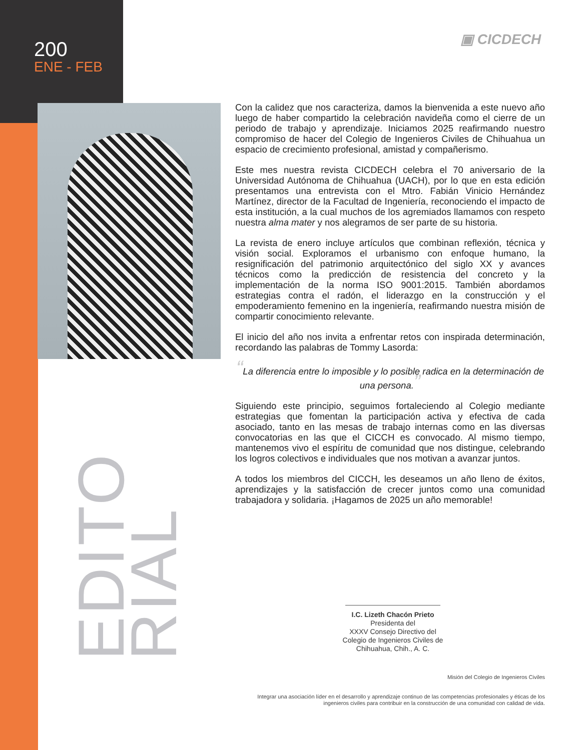200
ENE - FEB
▣ CICDECH
EDITO
RIAL
Con la calidez que nos caracteriza, damos la bienvenida a este nuevo año luego de haber compartido la celebración navideña como el cierre de un periodo de trabajo y aprendizaje. Iniciamos 2025 reafirmando nuestro compromiso de hacer del Colegio de Ingenieros Civiles de Chihuahua un espacio de crecimiento profesional, amistad y compañerismo.
Este mes nuestra revista CICDECH celebra el 70 aniversario de la Universidad Autónoma de Chihuahua (UACH), por lo que en esta edición presentamos una entrevista con el Mtro. Fabián Vinicio Hernández Martínez, director de la Facultad de Ingeniería, reconociendo el impacto de esta institución, a la cual muchos de los agremiados llamamos con respeto nuestra alma mater y nos alegramos de ser parte de su historia.
La revista de enero incluye artículos que combinan reflexión, técnica y visión social. Exploramos el urbanismo con enfoque humano, la resignificación del patrimonio arquitectónico del siglo XX y avances técnicos como la predicción de resistencia del concreto y la implementación de la norma ISO 9001:2015. También abordamos estrategias contra el radón, el liderazgo en la construcción y el empoderamiento femenino en la ingeniería, reafirmando nuestra misión de compartir conocimiento relevante.
El inicio del año nos invita a enfrentar retos con inspirada determinación, recordando las palabras de Tommy Lasorda:
“La diferencia entre lo imposible y lo posible radica en la determinación de una persona.”
Siguiendo este principio, seguimos fortaleciendo al Colegio mediante estrategias que fomentan la participación activa y efectiva de cada asociado, tanto en las mesas de trabajo internas como en las diversas convocatorias en las que el CICCH es convocado. Al mismo tiempo, mantenemos vivo el espíritu de comunidad que nos distingue, celebrando los logros colectivos e individuales que nos motivan a avanzar juntos.
A todos los miembros del CICCH, les deseamos un año lleno de éxitos, aprendizajes y la satisfacción de crecer juntos como una comunidad trabajadora y solidaria. ¡Hagamos de 2025 un año memorable!
I.C. Lizeth Chacón Prieto
Presidenta del
XXXV Consejo Directivo del
Colegio de Ingenieros Civiles de
Chihuahua, Chih., A. C.
Misión del Colegio de Ingenieros Civiles
Integrar una asociación líder en el desarrollo y aprendizaje continuo de las competencias profesionales y éticas de los ingenieros civiles para contribuir en la construcción de una comunidad con calidad de vida.